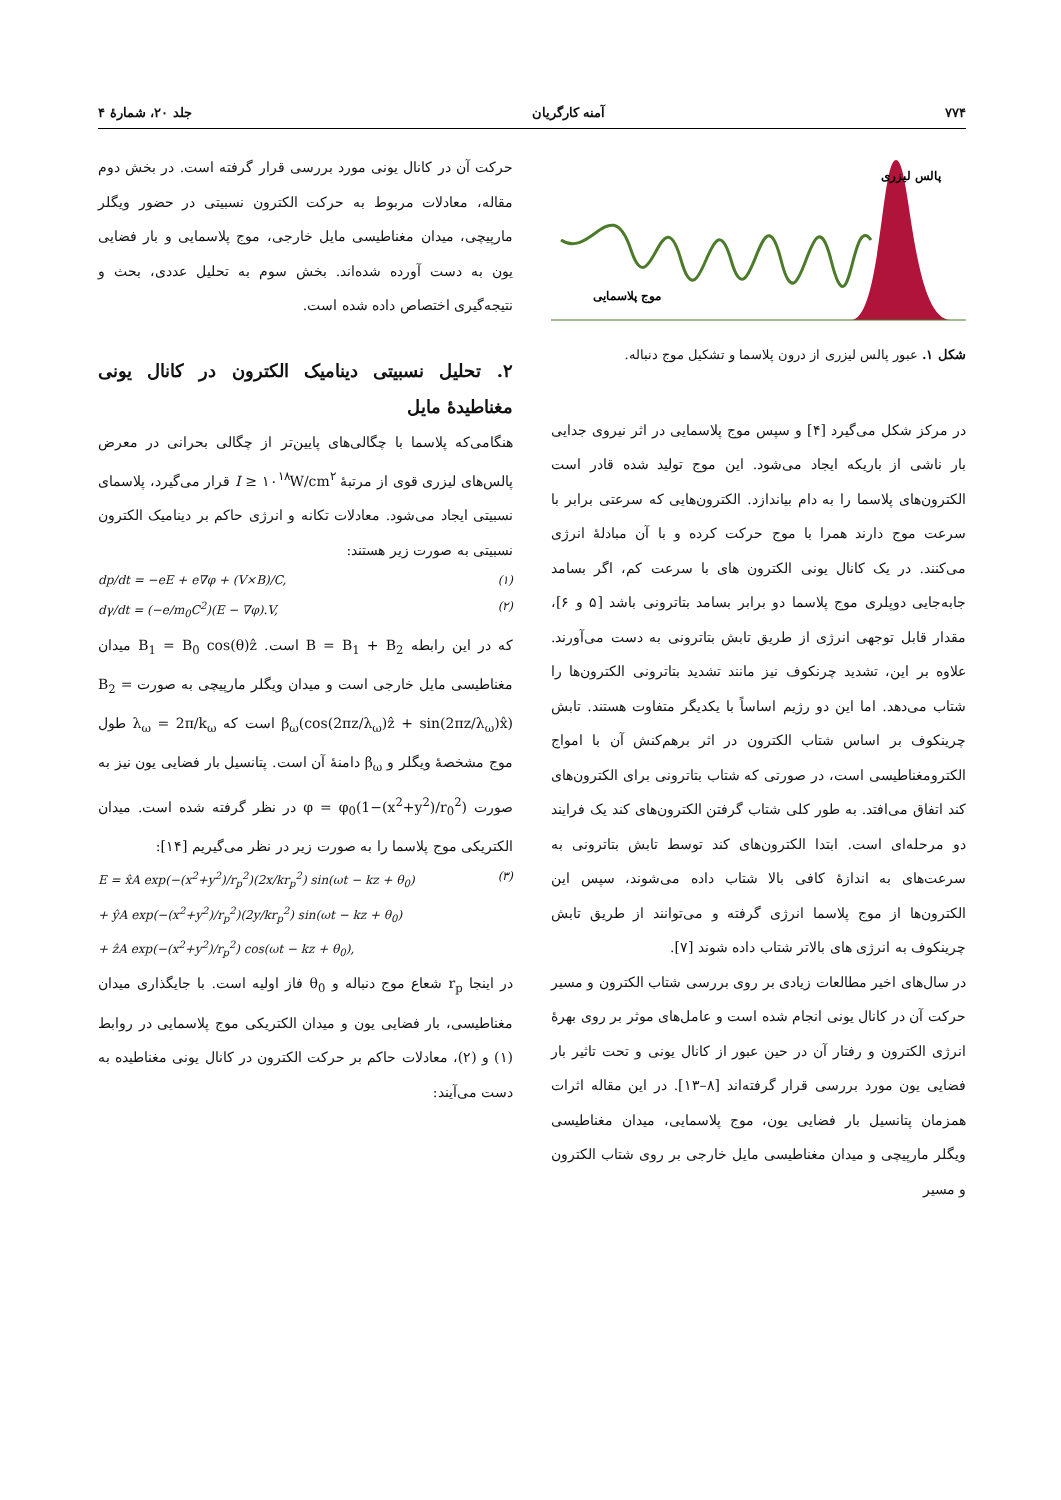۷۷۴ آمنه کارگریان جلد ۲۰، شمارهٔ ۴
پالس لیزری
موج پلاسمایی
شکل ۱. عبور پالس لیزری از درون پلاسما و تشکیل موج دنباله.
در مرکز شکل می‌گیرد [۴] و سپس موج پلاسمایی در اثر نیروی جدایی بار ناشی از باریکه ایجاد می‌شود. این موج تولید شده قادر است الکترون‌های پلاسما را به دام بیاندازد. الکترون‌هایی که سرعتی برابر با سرعت موج دارند همرا با موج حرکت کرده و با آن مبادلهٔ انرژی می‌کنند. در یک کانال یونی الکترون های با سرعت کم، اگر بسامد جابه‌جایی دوپلری موج پلاسما دو برابر بسامد بتاترونی باشد [۵ و ۶]، مقدار قابل توجهی انرژی از طریق تابش بتاترونی به دست می‌آورند. علاوه بر این، تشدید چرنکوف نیز مانند تشدید بتاترونی الکترون‌ها را شتاب می‌دهد. اما این دو رژیم اساساً با یکدیگر متفاوت هستند. تابش چرینکوف بر اساس شتاب الکترون در اثر برهم‌کنش آن با امواج الکترومغناطیسی است، در صورتی که شتاب بتاترونی برای الکترون‌های کند اتفاق می‌افتد. به طور کلی شتاب گرفتن الکترون‌های کند یک فرایند دو مرحله‌ای است. ابتدا الکترون‌های کند توسط تابش بتاترونی به سرعت‌های به اندازهٔ کافی بالا شتاب داده می‌شوند، سپس این الکترون‌ها از موج پلاسما انرژی گرفته و می‌توانند از طریق تابش چرینکوف به انرژی های بالاتر شتاب داده شوند [۷].
در سال‌های اخیر مطالعات زیادی بر روی بررسی شتاب الکترون و مسیر حرکت آن در کانال یونی انجام شده است و عامل‌های موثر بر روی بهرهٔ انرژی الکترون و رفتار آن در حین عبور از کانال یونی و تحت تاثیر بار فضایی یون مورد بررسی قرار گرفته‌اند [۸–۱۳]. در این مقاله اثرات همزمان پتانسیل بار فضایی یون، موج پلاسمایی، میدان مغناطیسی ویگلر مارپیچی و میدان مغناطیسی مایل خارجی بر روی شتاب الکترون و مسیر
حرکت آن در کانال یونی مورد بررسی قرار گرفته است. در بخش دوم مقاله، معادلات مربوط به حرکت الکترون نسبیتی در حضور ویگلر مارپیچی، میدان مغناطیسی مایل خارجی، موج پلاسمایی و بار فضایی یون به دست آورده شده‌اند. بخش سوم به تحلیل عددی، بحث و نتیجه‌گیری اختصاص داده شده است.
۲. تحلیل نسبیتی دینامیک الکترون در کانال یونی مغناطیدهٔ مایل
هنگامی‌که پلاسما با چگالی‌های پایین‌تر از چگالی بحرانی در معرض پالس‌های لیزری قوی از مرتبهٔ I ≥ ۱۰<sup>۱۸</sup>W/cm<sup>۲</sup> قرار می‌گیرد، پلاسمای نسبیتی ایجاد می‌شود. معادلات تکانه و انرژی حاکم بر دینامیک الکترون نسبیتی به صورت زیر هستند:
dp/dt = −eE + e∇φ + (V×B)/C, (۱)
dγ/dt = (−e/m<sub>0</sub>C<sup>2</sup>)(E − ∇φ).V, (۲)
که در این رابطه B = B<sub>1</sub> + B<sub>2</sub> است. B<sub>1</sub> = B<sub>0</sub> cos(θ)ẑ میدان مغناطیسی مایل خارجی است و میدان ویگلر مارپیچی به صورت B<sub>2</sub> = β<sub>ω</sub>(cos(2πz/λ<sub>ω</sub>)ẑ + sin(2πz/λ<sub>ω</sub>)x̂) است که λ<sub>ω</sub> = 2π/k<sub>ω</sub> طول موج مشخصهٔ ویگلر و β<sub>ω</sub> دامنهٔ آن است. پتانسیل بار فضایی یون نیز به صورت φ = φ<sub>0</sub>(1−(x<sup>2</sup>+y<sup>2</sup>)/r<sub>0</sub><sup>2</sup>) در نظر گرفته شده است. میدان الکتریکی موج پلاسما را به صورت زیر در نظر می‌گیریم [۱۴]:
E = x̂A exp(−(x<sup>2</sup>+y<sup>2</sup>)/r<sub>p</sub><sup>2</sup>)(2x/kr<sub>p</sub><sup>2</sup>) sin(ωt − kz + θ<sub>0</sub>)
+ ŷA exp(−(x<sup>2</sup>+y<sup>2</sup>)/r<sub>p</sub><sup>2</sup>)(2y/kr<sub>p</sub><sup>2</sup>) sin(ωt − kz + θ<sub>0</sub>)
+ ẑA exp(−(x<sup>2</sup>+y<sup>2</sup>)/r<sub>p</sub><sup>2</sup>) cos(ωt − kz + θ<sub>0</sub>), (۳)
در اینجا r<sub>p</sub> شعاع موج دنباله و θ<sub>0</sub> فاز اولیه است. با جایگذاری میدان مغناطیسی، بار فضایی یون و میدان الکتریکی موج پلاسمایی در روابط (۱) و (۲)، معادلات حاکم بر حرکت الکترون در کانال یونی مغناطیده به دست می‌آیند: